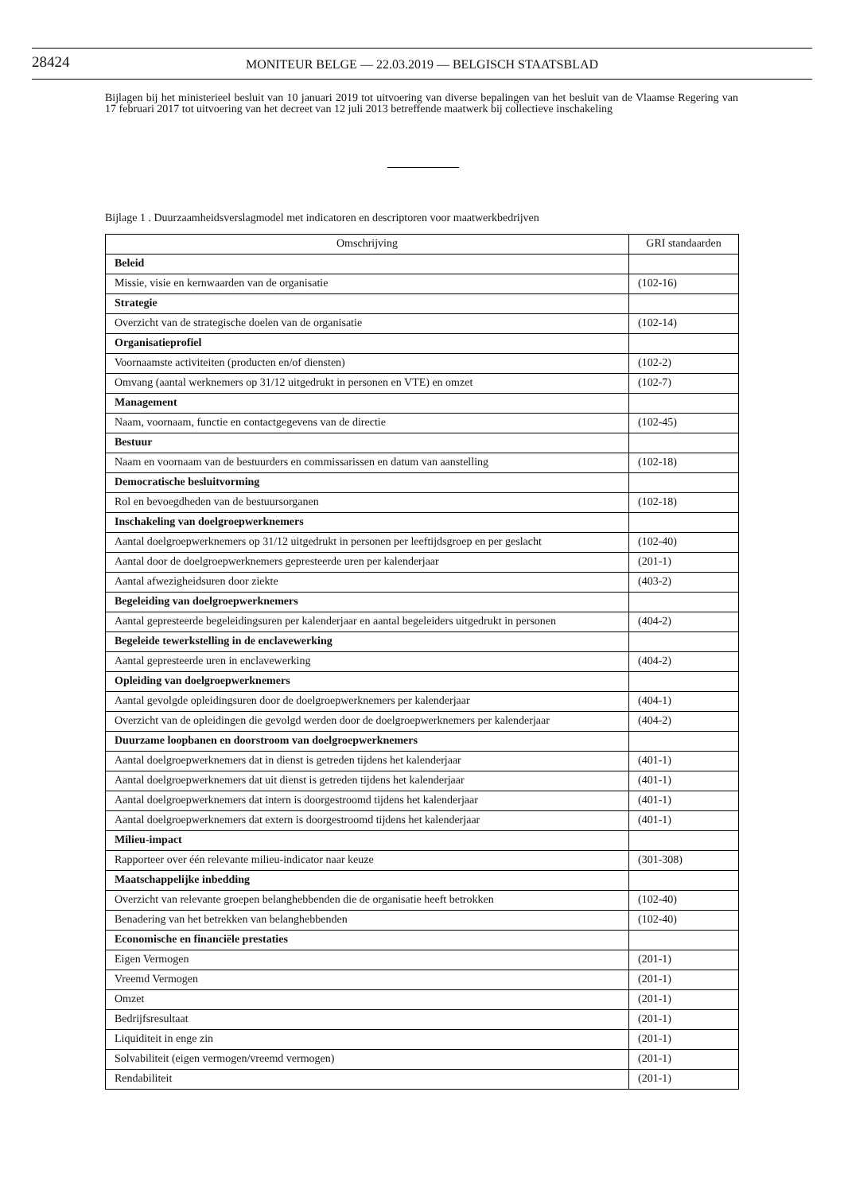28424
MONITEUR BELGE — 22.03.2019 — BELGISCH STAATSBLAD
Bijlagen bij het ministerieel besluit van 10 januari 2019 tot uitvoering van diverse bepalingen van het besluit van de Vlaamse Regering van 17 februari 2017 tot uitvoering van het decreet van 12 juli 2013 betreffende maatwerk bij collectieve inschakeling
Bijlage 1 . Duurzaamheidsverslagmodel met indicatoren en descriptoren voor maatwerkbedrijven
| Omschrijving | GRI standaarden |
| --- | --- |
| Beleid | |
| Missie, visie en kernwaarden van de organisatie | (102-16) |
| Strategie | |
| Overzicht van de strategische doelen van de organisatie | (102-14) |
| Organisatieprofiel | |
| Voornaamste activiteiten (producten en/of diensten) | (102-2) |
| Omvang (aantal werknemers op 31/12 uitgedrukt in personen en VTE) en omzet | (102-7) |
| Management | |
| Naam, voornaam, functie en contactgegevens van de directie | (102-45) |
| Bestuur | |
| Naam en voornaam van de bestuurders en commissarissen en datum van aanstelling | (102-18) |
| Democratische besluitvorming | |
| Rol en bevoegdheden van de bestuursorganen | (102-18) |
| Inschakeling van doelgroepwerknemers | |
| Aantal doelgroepwerknemers op 31/12 uitgedrukt in personen per leeftijdsgroep en per geslacht | (102-40) |
| Aantal door de doelgroepwerknemers gepresteerde uren per kalenderjaar | (201-1) |
| Aantal afwezigheidsuren door ziekte | (403-2) |
| Begeleiding van doelgroepwerknemers | |
| Aantal gepresteerde begeleidingsuren per kalenderjaar en aantal begeleiders uitgedrukt in personen | (404-2) |
| Begeleide tewerkstelling in de enclavewerking | |
| Aantal gepresteerde uren in enclavewerking | (404-2) |
| Opleiding van doelgroepwerknemers | |
| Aantal gevolgde opleidingsuren door de doelgroepwerknemers per kalenderjaar | (404-1) |
| Overzicht van de opleidingen die gevolgd werden door de doelgroepwerknemers per kalenderjaar | (404-2) |
| Duurzame loopbanen en doorstroom van doelgroepwerknemers | |
| Aantal doelgroepwerknemers dat in dienst is getreden tijdens het kalenderjaar | (401-1) |
| Aantal doelgroepwerknemers dat uit dienst is getreden tijdens het kalenderjaar | (401-1) |
| Aantal doelgroepwerknemers dat intern is doorgestroomd tijdens het kalenderjaar | (401-1) |
| Aantal doelgroepwerknemers dat extern is doorgestroomd tijdens het kalenderjaar | (401-1) |
| Milieu-impact | |
| Rapporteer over één relevante milieu-indicator naar keuze | (301-308) |
| Maatschappelijke inbedding | |
| Overzicht van relevante groepen belanghebbenden die de organisatie heeft betrokken | (102-40) |
| Benadering van het betrekken van belanghebbenden | (102-40) |
| Economische en financiële prestaties | |
| Eigen Vermogen | (201-1) |
| Vreemd Vermogen | (201-1) |
| Omzet | (201-1) |
| Bedrijfsresultaat | (201-1) |
| Liquiditeit in enge zin | (201-1) |
| Solvabiliteit (eigen vermogen/vreemd vermogen) | (201-1) |
| Rendabiliteit | (201-1) |